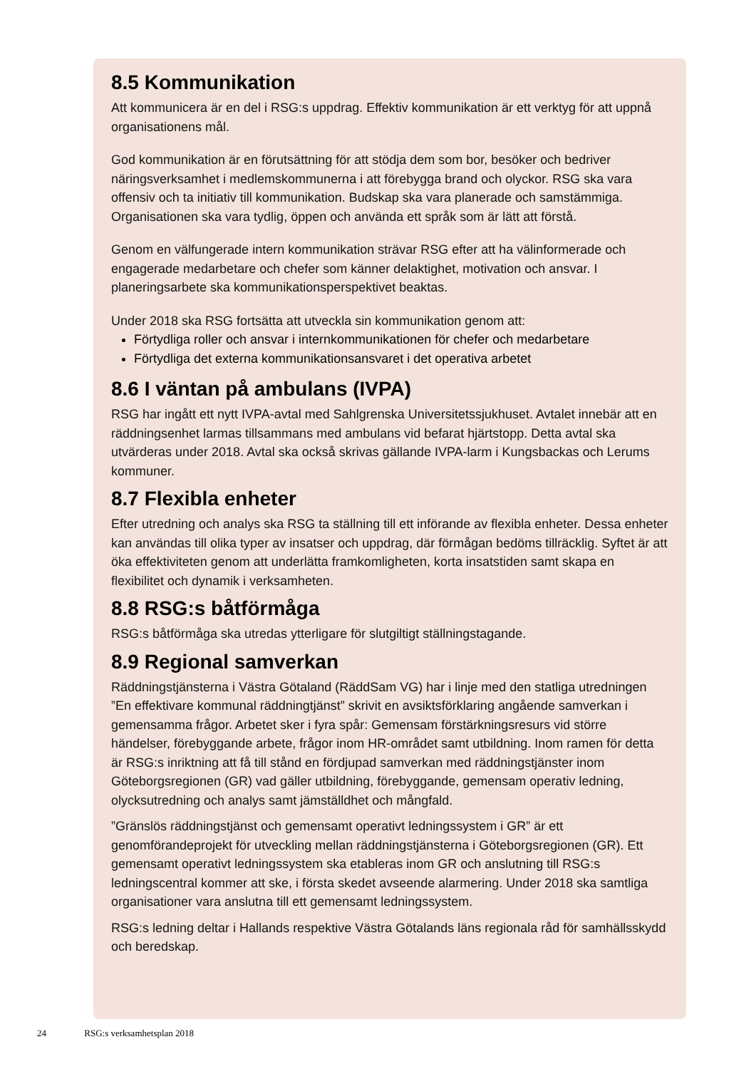8.5 Kommunikation
Att kommunicera är en del i RSG:s uppdrag. Effektiv kommunikation är ett verktyg för att uppnå organisationens mål.
God kommunikation är en förutsättning för att stödja dem som bor, besöker och bedriver näringsverksamhet i medlemskommunerna i att förebygga brand och olyckor. RSG ska vara offensiv och ta initiativ till kommunikation. Budskap ska vara planerade och samstämmiga. Organisationen ska vara tydlig, öppen och använda ett språk som är lätt att förstå.
Genom en välfungerade intern kommunikation strävar RSG efter att ha välinformerade och engagerade medarbetare och chefer som känner delaktighet, motivation och ansvar. I planeringsarbete ska kommunikationsperspektivet beaktas.
Under 2018 ska RSG fortsätta att utveckla sin kommunikation genom att:
Förtydliga roller och ansvar i internkommunikationen för chefer och medarbetare
Förtydliga det externa kommunikationsansvaret i det operativa arbetet
8.6 I väntan på ambulans (IVPA)
RSG har ingått ett nytt IVPA-avtal med Sahlgrenska Universitetssjukhuset. Avtalet innebär att en räddningsenhet larmas tillsammans med ambulans vid befarat hjärtstopp. Detta avtal ska utvärderas under 2018. Avtal ska också skrivas gällande IVPA-larm i Kungsbackas och Lerums kommuner.
8.7 Flexibla enheter
Efter utredning och analys ska RSG ta ställning till ett införande av flexibla enheter. Dessa enheter kan användas till olika typer av insatser och uppdrag, där förmågan bedöms tillräcklig. Syftet är att öka effektiviteten genom att underlätta framkomligheten, korta insatstiden samt skapa en flexibilitet och dynamik i verksamheten.
8.8 RSG:s båtförmåga
RSG:s båtförmåga ska utredas ytterligare för slutgiltigt ställningstagande.
8.9 Regional samverkan
Räddningstjänsterna i Västra Götaland (RäddSam VG) har i linje med den statliga utredningen ”En effektivare kommunal räddningtjänst” skrivit en avsiktsförklaring angående samverkan i gemensamma frågor. Arbetet sker i fyra spår: Gemensam förstärkningsresurs vid större händelser, förebyggande arbete, frågor inom HR-området samt utbildning. Inom ramen för detta är RSG:s inriktning att få till stånd en fördjupad samverkan med räddningstjänster inom Göteborgsregionen (GR) vad gäller utbildning, förebyggande, gemensam operativ ledning, olycksutredning och analys samt jämställdhet och mångfald.
”Gränslös räddningstjänst och gemensamt operativt ledningssystem i GR” är ett genomförandeprojekt för utveckling mellan räddningstjänsterna i Göteborgsregionen (GR). Ett gemensamt operativt ledningssystem ska etableras inom GR och anslutning till RSG:s ledningscentral kommer att ske, i första skedet avseende alarmering. Under 2018 ska samtliga organisationer vara anslutna till ett gemensamt ledningssystem.
RSG:s ledning deltar i Hallands respektive Västra Götalands läns regionala råd för samhällsskydd och beredskap.
24 RSG:s verksamhetsplan 2018